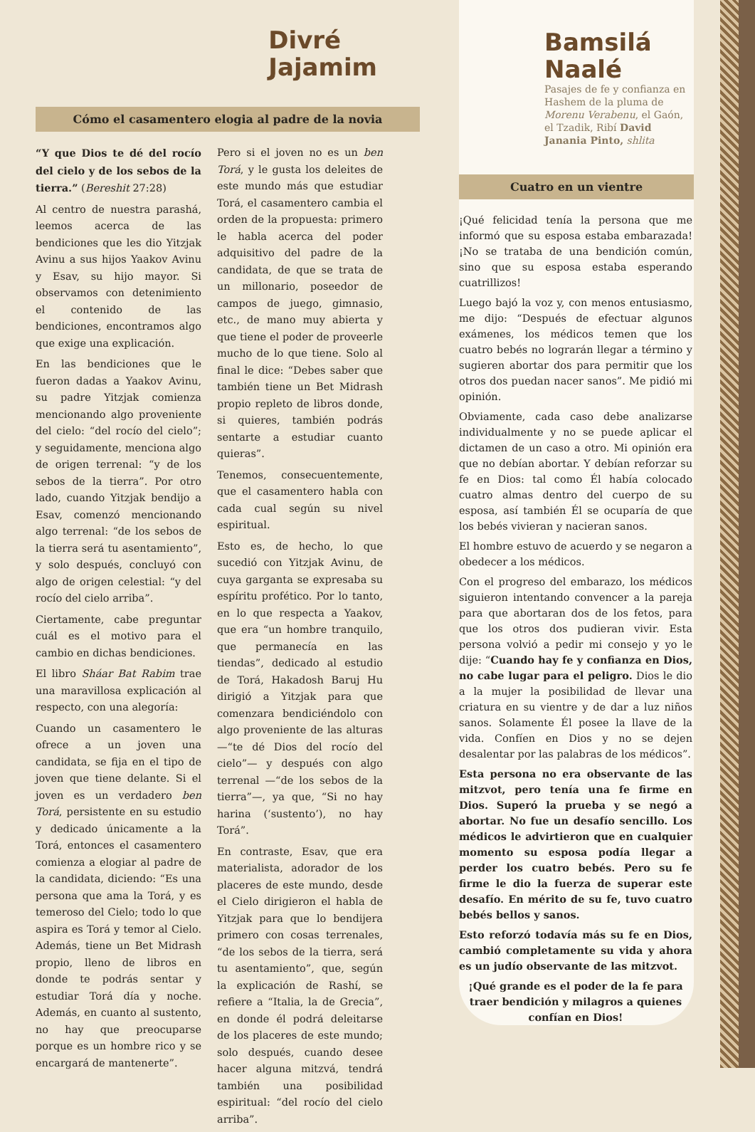Divré
Jajamim
Cómo el casamentero elogia al padre de la novia
“Y que Dios te dé del rocío del cielo y de los sebos de la tierra.” (Bereshit 27:28)
Al centro de nuestra parashá, leemos acerca de las bendiciones que les dio Yitzjak Avinu a sus hijos Yaakov Avinu y Esav, su hijo mayor. Si observamos con detenimiento el contenido de las bendiciones, encontramos algo que exige una explicación.
En las bendiciones que le fueron dadas a Yaakov Avinu, su padre Yitzjak comienza mencionando algo proveniente del cielo: “del rocío del cielo”; y seguidamente, menciona algo de origen terrenal: “y de los sebos de la tierra”. Por otro lado, cuando Yitzjak bendijo a Esav, comenzó mencionando algo terrenal: “de los sebos de la tierra será tu asentamiento”, y solo después, concluyó con algo de origen celestial: “y del rocío del cielo arriba”.
Ciertamente, cabe preguntar cuál es el motivo para el cambio en dichas bendiciones.
El libro Sháar Bat Rabim trae una maravillosa explicación al respecto, con una alegoría:
Cuando un casamentero le ofrece a un joven una candidata, se fija en el tipo de joven que tiene delante. Si el joven es un verdadero ben Torá, persistente en su estudio y dedicado únicamente a la Torá, entonces el casamentero comienza a elogiar al padre de la candidata, diciendo: “Es una persona que ama la Torá, y es temeroso del Cielo; todo lo que aspira es Torá y temor al Cielo. Además, tiene un Bet Midrash propio, lleno de libros en donde te podrás sentar y estudiar Torá día y noche. Además, en cuanto al sustento, no hay que preocuparse porque es un hombre rico y se encargará de mantenerte”.
Pero si el joven no es un ben Torá, y le gusta los deleites de este mundo más que estudiar Torá, el casamentero cambia el orden de la propuesta: primero le habla acerca del poder adquisitivo del padre de la candidata, de que se trata de un millonario, poseedor de campos de juego, gimnasio, etc., de mano muy abierta y que tiene el poder de proveerle mucho de lo que tiene. Solo al final le dice: “Debes saber que también tiene un Bet Midrash propio repleto de libros donde, si quieres, también podrás sentarte a estudiar cuanto quieras”.
Tenemos, consecuentemente, que el casamentero habla con cada cual según su nivel espiritual.
Esto es, de hecho, lo que sucedió con Yitzjak Avinu, de cuya garganta se expresaba su espíritu profético. Por lo tanto, en lo que respecta a Yaakov, que era “un hombre tranquilo, que permanecía en las tiendas”, dedicado al estudio de Torá, Hakadosh Baruj Hu dirigió a Yitzjak para que comenzara bendiciéndolo con algo proveniente de las alturas —“te dé Dios del rocío del cielo”— y después con algo terrenal —“de los sebos de la tierra”—, ya que, “Si no hay harina (‘sustento’), no hay Torá”.
En contraste, Esav, que era materialista, adorador de los placeres de este mundo, desde el Cielo dirigieron el habla de Yitzjak para que lo bendijera primero con cosas terrenales, “de los sebos de la tierra, será tu asentamiento”, que, según la explicación de Rashí, se refiere a “Italia, la de Grecia”, en donde él podrá deleitarse de los placeres de este mundo; solo después, cuando desee hacer alguna mitzvá, tendrá también una posibilidad espiritual: “del rocío del cielo arriba”.
Bamsilá
Naalé
Pasajes de fe y confianza en Hashem de la pluma de Morenu Verabenu, el Gaón, el Tzadik, Ribí David Janania Pinto, shlita
Cuatro en un vientre
¡Qué felicidad tenía la persona que me informó que su esposa estaba embarazada! ¡No se trataba de una bendición común, sino que su esposa estaba esperando cuatrillizos!
Luego bajó la voz y, con menos entusiasmo, me dijo: “Después de efectuar algunos exámenes, los médicos temen que los cuatro bebés no lograrán llegar a término y sugieren abortar dos para permitir que los otros dos puedan nacer sanos”. Me pidió mi opinión.
Obviamente, cada caso debe analizarse individualmente y no se puede aplicar el dictamen de un caso a otro. Mi opinión era que no debían abortar. Y debían reforzar su fe en Dios: tal como Él había colocado cuatro almas dentro del cuerpo de su esposa, así también Él se ocuparía de que los bebés vivieran y nacieran sanos.
El hombre estuvo de acuerdo y se negaron a obedecer a los médicos.
Con el progreso del embarazo, los médicos siguieron intentando convencer a la pareja para que abortaran dos de los fetos, para que los otros dos pudieran vivir. Esta persona volvió a pedir mi consejo y yo le dije: “Cuando hay fe y confianza en Dios, no cabe lugar para el peligro. Dios le dio a la mujer la posibilidad de llevar una criatura en su vientre y de dar a luz niños sanos. Solamente Él posee la llave de la vida. Confíen en Dios y no se dejen desalentar por las palabras de los médicos”.
Esta persona no era observante de las mitzvot, pero tenía una fe firme en Dios. Superó la prueba y se negó a abortar. No fue un desafío sencillo. Los médicos le advirtieron que en cualquier momento su esposa podía llegar a perder los cuatro bebés. Pero su fe firme le dio la fuerza de superar este desafío. En mérito de su fe, tuvo cuatro bebés bellos y sanos.
Esto reforzó todavía más su fe en Dios, cambió completamente su vida y ahora es un judío observante de las mitzvot.
¡Qué grande es el poder de la fe para traer bendición y milagros a quienes confían en Dios!